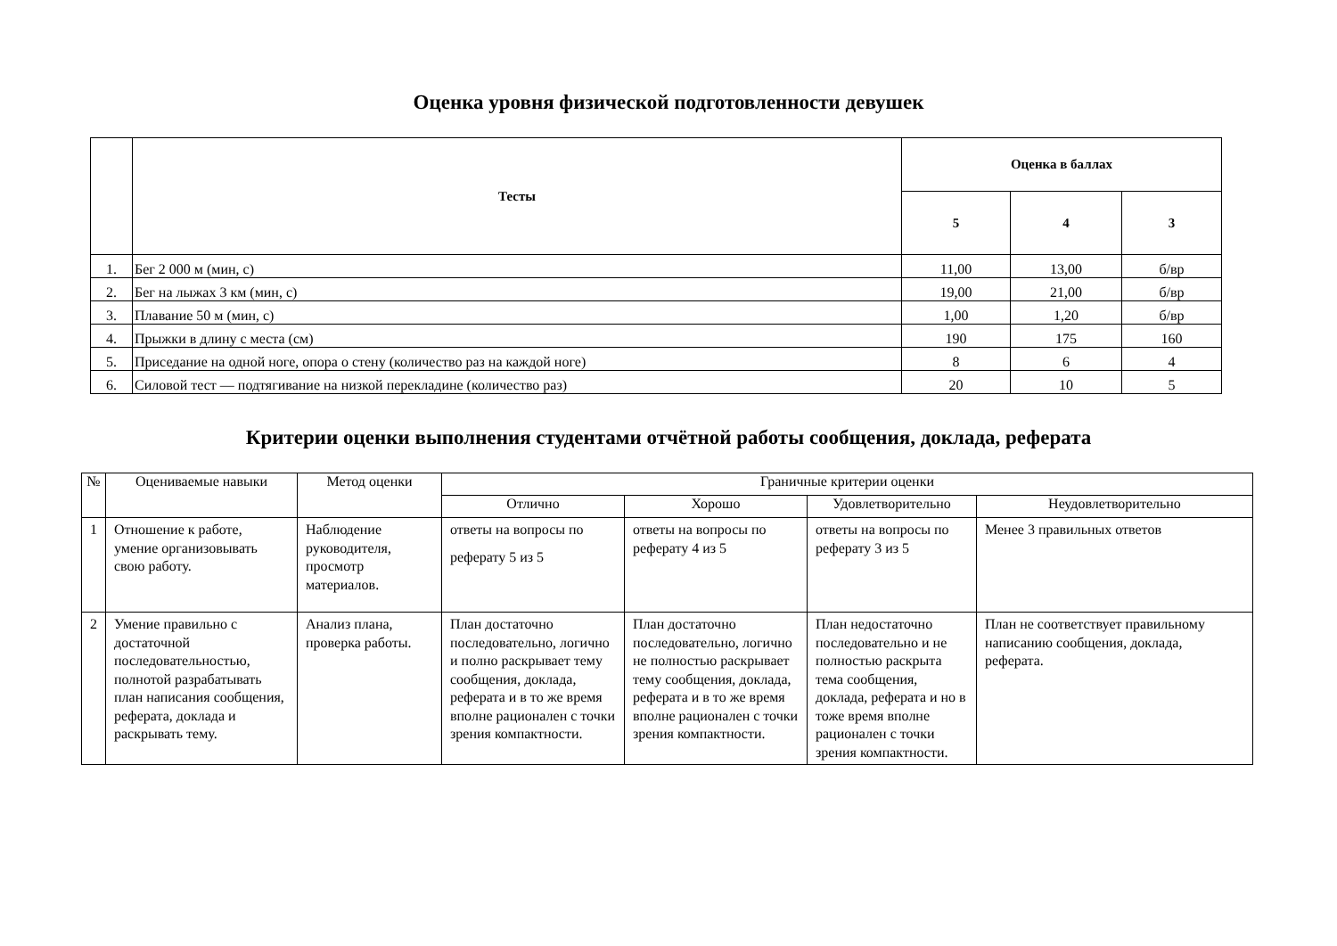Оценка уровня физической подготовленности девушек
| | Тесты | Оценка в баллах | | |
| --- | --- | --- | --- | --- |
| | | 5 | 4 | 3 |
| 1. | Бег 2 000 м (мин, с) | 11,00 | 13,00 | б/вр |
| 2. | Бег на лыжах 3 км (мин, с) | 19,00 | 21,00 | б/вр |
| 3. | Плавание 50 м (мин, с) | 1,00 | 1,20 | б/вр |
| 4. | Прыжки в длину с места (см) | 190 | 175 | 160 |
| 5. | Приседание на одной ноге, опора о стену (количество раз на каждой ноге) | 8 | 6 | 4 |
| 6. | Силовой тест — подтягивание на низкой перекладине (количество раз) | 20 | 10 | 5 |
Критерии оценки выполнения студентами отчётной работы сообщения, доклада, реферата
| № | Оцениваемые навыки | Метод оценки | Граничные критерии оценки | | | |
| --- | --- | --- | --- | --- | --- | --- |
| | | | Отлично | Хорошо | Удовлетворительно | Неудовлетворительно |
| 1 | Отношение к работе, умение организовывать свою работу. | Наблюдение руководителя, просмотр материалов. | ответы на вопросы по реферату 5 из 5 | ответы на вопросы по реферату 4 из 5 | ответы на вопросы по реферату 3 из 5 | Менее 3 правильных ответов |
| 2 | Умение правильно с достаточной последовательностью, полнотой разрабатывать план написания сообщения, реферата, доклада и раскрывать тему. | Анализ плана, проверка работы. | План достаточно последовательно, логично и полно раскрывает тему сообщения, доклада, реферата и в то же время вполне рационален с точки зрения компактности. | План достаточно последовательно, логично не полностью раскрывает тему сообщения, доклада, реферата и в то же время вполне рационален с точки зрения компактности. | План недостаточно последовательно и не полностью раскрыта тема сообщения, доклада, реферата и но в тоже время вполне рационален с точки зрения компактности. | План не соответствует правильному написанию сообщения, доклада, реферата. |